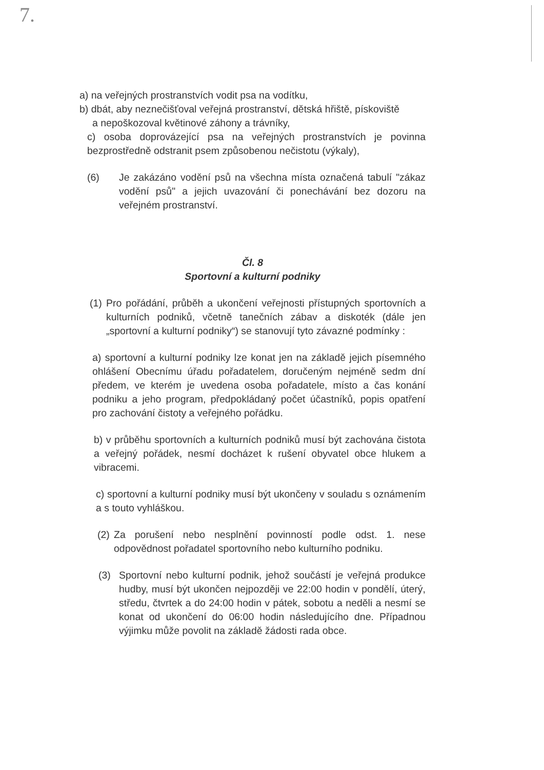7.
a) na veřejných prostranstvích vodit psa na vodítku,
b) dbát, aby neznečišťoval veřejná prostranství, dětská hřiště, pískoviště
a nepoškozoval květinové záhony a trávníky,
c) osoba doprovázející psa na veřejných prostranstvích je povinna bezprostředně odstranit psem způsobenou nečistotu (výkaly),
(6) Je zakázáno vodění psů na všechna místa označená tabulí "zákaz vodění psů" a jejich uvazování či ponechávání bez dozoru na veřejném prostranství.
Čl. 8
Sportovní a kulturní podniky
(1)
Pro pořádání, průběh a ukončení veřejnosti přístupných sportovních a kulturních podniků, včetně tanečních zábav a diskoték (dále jen „sportovní a kulturní podniky“) se stanovují tyto závazné podmínky :
a) sportovní a kulturní podniky lze konat jen na základě jejich písemného ohlášení Obecnímu úřadu pořadatelem, doručeným nejméně sedm dní předem, ve kterém je uvedena osoba pořadatele, místo a čas konání podniku a jeho program, předpokládaný počet účastníků, popis opatření pro zachování čistoty a veřejného pořádku.
b) v průběhu sportovních a kulturních podniků musí být zachována čistota a veřejný pořádek, nesmí docházet k rušení obyvatel obce hlukem a vibracemi.
c) sportovní a kulturní podniky musí být ukončeny v souladu s oznámením a s touto vyhláškou.
(2)
Za porušení nebo nesplnění povinností podle odst. 1. nese odpovědnost pořadatel sportovního nebo kulturního podniku.
(3) Sportovní nebo kulturní podnik, jehož součástí je veřejná produkce hudby, musí být ukončen nejpozději ve 22:00 hodin v pondělí, úterý, středu, čtvrtek a do 24:00 hodin v pátek, sobotu a neděli a nesmí se konat od ukončení do 06:00 hodin následujícího dne. Případnou výjimku může povolit na základě žádosti rada obce.